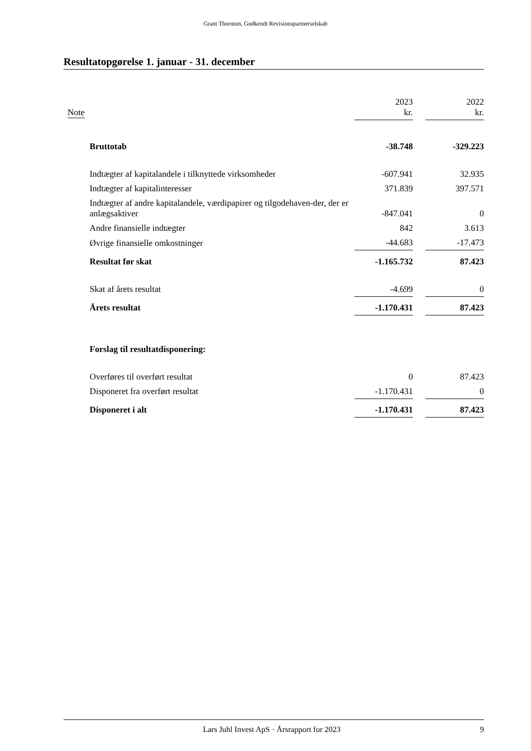Grant Thornton, Godkendt Revisionspartnerselskab
Resultatopgørelse 1. januar - 31. december
| Note | | 2023 kr. | | 2022 kr. |
| | Bruttotab | -38.748 | | -329.223 |
| | Indtægter af kapitalandele i tilknyttede virksomheder | -607.941 | | 32.935 |
| | Indtægter af kapitalinteresser | 371.839 | | 397.571 |
| | Indtægter af andre kapitalandele, værdipapirer og tilgodehaven-der, der er anlægsaktiver | -847.041 | | 0 |
| | Andre finansielle indtægter | 842 | | 3.613 |
| | Øvrige finansielle omkostninger | -44.683 | | -17.473 |
| | Resultat før skat | -1.165.732 | | 87.423 |
| | Skat af årets resultat | -4.699 | | 0 |
| | Årets resultat | -1.170.431 | | 87.423 |
| | Forslag til resultatdisponering: | | | |
| | Overføres til overført resultat | 0 | | 87.423 |
| | Disponeret fra overført resultat | -1.170.431 | | 0 |
| | Disponeret i alt | -1.170.431 | | 87.423 |
Lars Juhl Invest ApS · Årsrapport for 2023 9